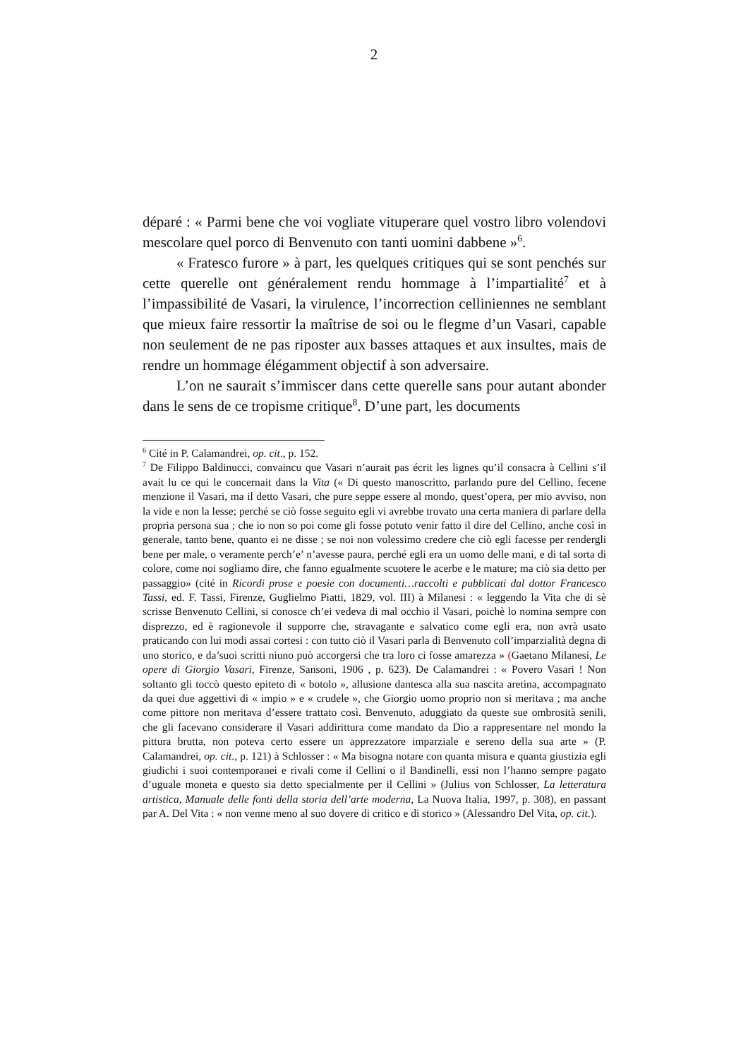2
déparé : « Parmi bene che voi vogliate vituperare quel vostro libro volendovi mescolare quel porco di Benvenuto con tanti uomini dabbene »<sup>6</sup>.
« Fratesco furore » à part, les quelques critiques qui se sont penchés sur cette querelle ont généralement rendu hommage à l’impartialité<sup>7</sup> et à l’impassibilité de Vasari, la virulence, l’incorrection celliniennes ne semblant que mieux faire ressortir la maîtrise de soi ou le flegme d’un Vasari, capable non seulement de ne pas riposter aux basses attaques et aux insultes, mais de rendre un hommage élégamment objectif à son adversaire.
L’on ne saurait s’immiscer dans cette querelle sans pour autant abonder dans le sens de ce tropisme critique<sup>8</sup>. D’une part, les documents
<sup>6</sup> Cité in P. Calamandrei, op. cit., p. 152.
<sup>7</sup> De Filippo Baldinucci, convaincu que Vasari n’aurait pas écrit les lignes qu’il consacra à Cellini s’il avait lu ce qui le concernait dans la Vita (« Di questo manoscritto, parlando pure del Cellino, fecene menzione il Vasari, ma il detto Vasari, che pure seppe essere al mondo, quest’opera, per mio avviso, non la vide e non la lesse; perché se ciò fosse seguito egli vi avrebbe trovato una certa maniera di parlare della propria persona sua ; che io non so poi come gli fosse potuto venir fatto il dire del Cellino, anche così in generale, tanto bene, quanto ei ne disse ; se noi non volessimo credere che ciò egli facesse per rendergli bene per male, o veramente perch’e’ n’avesse paura, perché egli era un uomo delle mani, e di tal sorta di colore, come noi sogliamo dire, che fanno egualmente scuotere le acerbe e le mature; ma ciò sia detto per passaggio» (cité in Ricordi prose e poesie con documenti…raccolti e pubblicati dal dottor Francesco Tassi, ed. F. Tassi, Firenze, Guglielmo Piatti, 1829, vol. III) à Milanesi : « leggendo la Vita che di sè scrisse Benvenuto Cellini, si conosce ch’ei vedeva di mal occhio il Vasari, poichè lo nomina sempre con disprezzo, ed è ragionevole il supporre che, stravagante e salvatico come egli era, non avrà usato praticando con lui modi assai cortesi : con tutto ciò il Vasari parla di Benvenuto coll’imparzialità degna di uno storico, e da’suoi scritti niuno può accorgersi che tra loro ci fosse amarezza » (Gaetano Milanesi, Le opere di Giorgio Vasari, Firenze, Sansoni, 1906 , p. 623). De Calamandrei : « Povero Vasari ! Non soltanto gli toccò questo epiteto di « botolo », allusione dantesca alla sua nascita aretina, accompagnato da quei due aggettivi di « impio » e « crudele », che Giorgio uomo proprio non si meritava ; ma anche come pittore non meritava d’essere trattato così. Benvenuto, aduggiato da queste sue ombrosità senili, che gli facevano considerare il Vasari addirittura come mandato da Dio a rappresentare nel mondo la pittura brutta, non poteva certo essere un apprezzatore imparziale e sereno della sua arte » (P. Calamandrei, op. cit., p. 121) à Schlosser : « Ma bisogna notare con quanta misura e quanta giustizia egli giudichi i suoi contemporanei e rivali come il Cellini o il Bandinelli, essi non l’hanno sempre pagato d’uguale moneta e questo sia detto specialmente per il Cellini » (Julius von Schlosser, La letteratura artistica, Manuale delle fonti della storia dell’arte moderna, La Nuova Italia, 1997, p. 308), en passant par A. Del Vita : « non venne meno al suo dovere di critico e di storico » (Alessandro Del Vita, op. cit.).